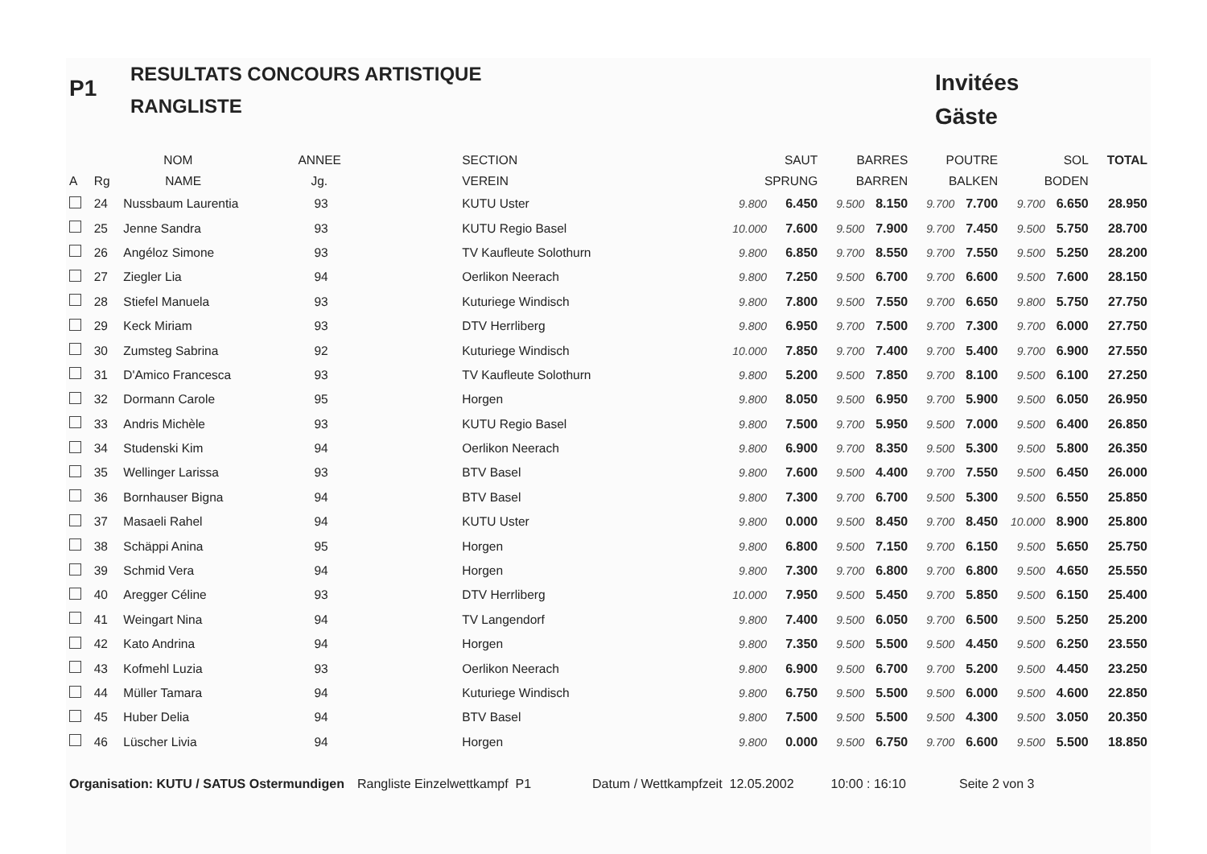P1
RESULTATS CONCOURS ARTISTIQUE
RANGLISTE
Invitées
Gäste
| | | NOM | ANNEE | SECTION | SAUT | | BARRES | | POUTRE | | SOL | | TOTAL |
| --- | --- | --- | --- | --- | --- | --- | --- | --- | --- | --- | --- | --- | --- |
| A | Rg | NAME | Jg. | VEREIN | SPRUNG | | BARREN | | BALKEN | | BODEN | | |
| | 24 | Nussbaum Laurentia | 93 | KUTU Uster | 9.800 | 6.450 | 9.500 | 8.150 | 9.700 | 7.700 | 9.700 | 6.650 | 28.950 |
| | 25 | Jenne Sandra | 93 | KUTU Regio Basel | 10.000 | 7.600 | 9.500 | 7.900 | 9.700 | 7.450 | 9.500 | 5.750 | 28.700 |
| | 26 | Angéloz Simone | 93 | TV Kaufleute Solothurn | 9.800 | 6.850 | 9.700 | 8.550 | 9.700 | 7.550 | 9.500 | 5.250 | 28.200 |
| | 27 | Ziegler Lia | 94 | Oerlikon Neerach | 9.800 | 7.250 | 9.500 | 6.700 | 9.700 | 6.600 | 9.500 | 7.600 | 28.150 |
| | 28 | Stiefel Manuela | 93 | Kuturiege Windisch | 9.800 | 7.800 | 9.500 | 7.550 | 9.700 | 6.650 | 9.800 | 5.750 | 27.750 |
| | 29 | Keck Miriam | 93 | DTV Herrliberg | 9.800 | 6.950 | 9.700 | 7.500 | 9.700 | 7.300 | 9.700 | 6.000 | 27.750 |
| | 30 | Zumsteg Sabrina | 92 | Kuturiege Windisch | 10.000 | 7.850 | 9.700 | 7.400 | 9.700 | 5.400 | 9.700 | 6.900 | 27.550 |
| | 31 | D'Amico Francesca | 93 | TV Kaufleute Solothurn | 9.800 | 5.200 | 9.500 | 7.850 | 9.700 | 8.100 | 9.500 | 6.100 | 27.250 |
| | 32 | Dormann Carole | 95 | Horgen | 9.800 | 8.050 | 9.500 | 6.950 | 9.700 | 5.900 | 9.500 | 6.050 | 26.950 |
| | 33 | Andris Michèle | 93 | KUTU Regio Basel | 9.800 | 7.500 | 9.700 | 5.950 | 9.500 | 7.000 | 9.500 | 6.400 | 26.850 |
| | 34 | Studenski Kim | 94 | Oerlikon Neerach | 9.800 | 6.900 | 9.700 | 8.350 | 9.500 | 5.300 | 9.500 | 5.800 | 26.350 |
| | 35 | Wellinger Larissa | 93 | BTV Basel | 9.800 | 7.600 | 9.500 | 4.400 | 9.700 | 7.550 | 9.500 | 6.450 | 26.000 |
| | 36 | Bornhauser Bigna | 94 | BTV Basel | 9.800 | 7.300 | 9.700 | 6.700 | 9.500 | 5.300 | 9.500 | 6.550 | 25.850 |
| | 37 | Masaeli Rahel | 94 | KUTU Uster | 9.800 | 0.000 | 9.500 | 8.450 | 9.700 | 8.450 | 10.000 | 8.900 | 25.800 |
| | 38 | Schäppi Anina | 95 | Horgen | 9.800 | 6.800 | 9.500 | 7.150 | 9.700 | 6.150 | 9.500 | 5.650 | 25.750 |
| | 39 | Schmid Vera | 94 | Horgen | 9.800 | 7.300 | 9.700 | 6.800 | 9.700 | 6.800 | 9.500 | 4.650 | 25.550 |
| | 40 | Aregger Céline | 93 | DTV Herrliberg | 10.000 | 7.950 | 9.500 | 5.450 | 9.700 | 5.850 | 9.500 | 6.150 | 25.400 |
| | 41 | Weingart Nina | 94 | TV Langendorf | 9.800 | 7.400 | 9.500 | 6.050 | 9.700 | 6.500 | 9.500 | 5.250 | 25.200 |
| | 42 | Kato Andrina | 94 | Horgen | 9.800 | 7.350 | 9.500 | 5.500 | 9.500 | 4.450 | 9.500 | 6.250 | 23.550 |
| | 43 | Kofmehl Luzia | 93 | Oerlikon Neerach | 9.800 | 6.900 | 9.500 | 6.700 | 9.700 | 5.200 | 9.500 | 4.450 | 23.250 |
| | 44 | Müller Tamara | 94 | Kuturiege Windisch | 9.800 | 6.750 | 9.500 | 5.500 | 9.500 | 6.000 | 9.500 | 4.600 | 22.850 |
| | 45 | Huber Delia | 94 | BTV Basel | 9.800 | 7.500 | 9.500 | 5.500 | 9.500 | 4.300 | 9.500 | 3.050 | 20.350 |
| | 46 | Lüscher Livia | 94 | Horgen | 9.800 | 0.000 | 9.500 | 6.750 | 9.700 | 6.600 | 9.500 | 5.500 | 18.850 |
Organisation: KUTU / SATUS Ostermundigen Rangliste Einzelwettkampf P1 Datum / Wettkampfzeit 12.05.2002 10:00 : 16:10 Seite 2 von 3